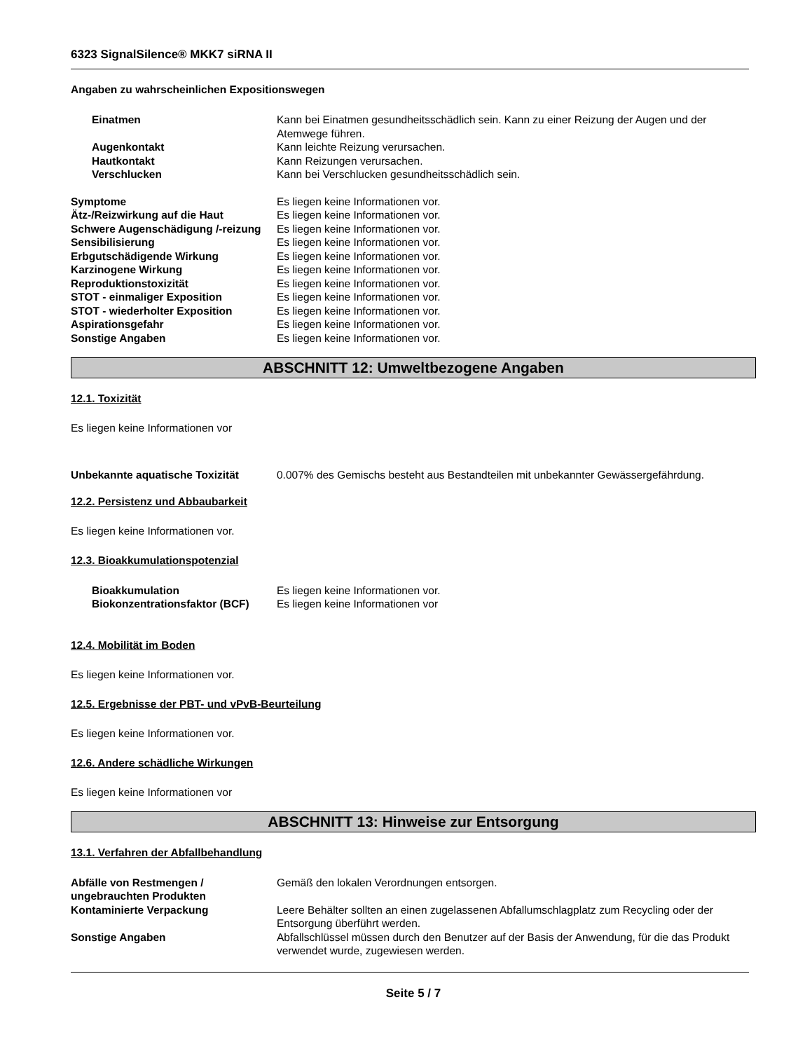6323 SignalSilence® MKK7 siRNA II
Angaben zu wahrscheinlichen Expositionswegen
Einatmen Kann bei Einatmen gesundheitsschädlich sein. Kann zu einer Reizung der Augen und der Atemwege führen.
Augenkontakt Kann leichte Reizung verursachen.
Hautkontakt Kann Reizungen verursachen.
Verschlucken Kann bei Verschlucken gesundheitsschädlich sein.
Symptome Es liegen keine Informationen vor.
Ätz-/Reizwirkung auf die Haut Es liegen keine Informationen vor.
Schwere Augenschädigung /-reizung
Es liegen keine Informationen vor.
Sensibilisierung Es liegen keine Informationen vor.
Erbgutschädigende Wirkung Es liegen keine Informationen vor.
Karzinogene Wirkung Es liegen keine Informationen vor.
Reproduktionstoxizität Es liegen keine Informationen vor.
STOT - einmaliger Exposition Es liegen keine Informationen vor.
STOT - wiederholter Exposition Es liegen keine Informationen vor.
Aspirationsgefahr Es liegen keine Informationen vor.
Sonstige Angaben Es liegen keine Informationen vor.
ABSCHNITT 12: Umweltbezogene Angaben
12.1. Toxizität
Es liegen keine Informationen vor
Unbekannte aquatische Toxizität 0.007% des Gemischs besteht aus Bestandteilen mit unbekannter Gewässergefährdung.
12.2. Persistenz und Abbaubarkeit
Es liegen keine Informationen vor.
12.3. Bioakkumulationspotenzial
Bioakkumulation Es liegen keine Informationen vor.
Biokonzentrationsfaktor (BCF)
Es liegen keine Informationen vor
12.4. Mobilität im Boden
Es liegen keine Informationen vor.
12.5. Ergebnisse der PBT- und vPvB-Beurteilung
Es liegen keine Informationen vor.
12.6. Andere schädliche Wirkungen
Es liegen keine Informationen vor
ABSCHNITT 13: Hinweise zur Entsorgung
13.1. Verfahren der Abfallbehandlung
Abfälle von Restmengen / ungebrauchten Produkten
Gemäß den lokalen Verordnungen entsorgen.
Kontaminierte Verpackung Leere Behälter sollten an einen zugelassenen Abfallumschlagplatz zum Recycling oder der Entsorgung überführt werden.
Sonstige Angaben Abfallschlüssel müssen durch den Benutzer auf der Basis der Anwendung, für die das Produkt verwendet wurde, zugewiesen werden.
Seite 5 / 7